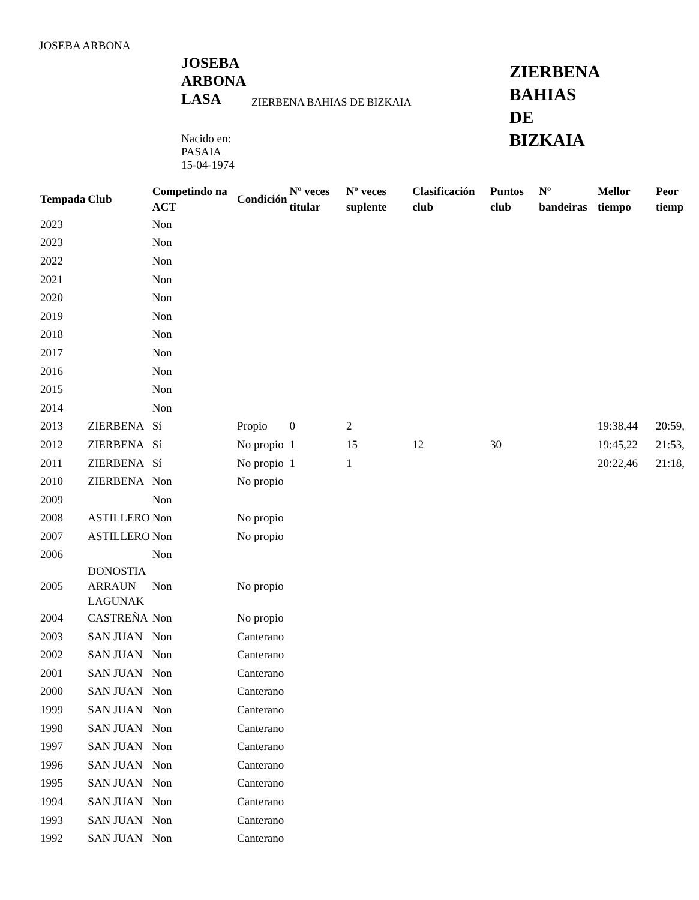JOSEBA ARBONA
JOSEBA ARBONA LASA
Nacido en:
PASAIA
15-04-1974
ZIERBENA BAHIAS DE BIZKAIA
ZIERBENA
BAHIAS
DE
BIZKAIA
| Tempada | Club | Competindo na ACT | Condición | Nº veces titular | Nº veces suplente | Clasificación club | Puntos club | Nº bandeiras | Mellor tiempo | Peor tiemp |
| --- | --- | --- | --- | --- | --- | --- | --- | --- | --- | --- |
| 2023 | | Non | | | | | | | | |
| 2023 | | Non | | | | | | | | |
| 2022 | | Non | | | | | | | | |
| 2021 | | Non | | | | | | | | |
| 2020 | | Non | | | | | | | | |
| 2019 | | Non | | | | | | | | |
| 2018 | | Non | | | | | | | | |
| 2017 | | Non | | | | | | | | |
| 2016 | | Non | | | | | | | | |
| 2015 | | Non | | | | | | | | |
| 2014 | | Non | | | | | | | | |
| 2013 | ZIERBENA | Sí | Propio | 0 | 2 | | | | 19:38,44 | 20:59, |
| 2012 | ZIERBENA | Sí | No propio | 1 | 15 | 12 | 30 | | 19:45,22 | 21:53, |
| 2011 | ZIERBENA | Sí | No propio | 1 | 1 | | | | 20:22,46 | 21:18, |
| 2010 | ZIERBENA | Non | No propio | | | | | | | |
| 2009 | | Non | | | | | | | | |
| 2008 | ASTILLERO | Non | No propio | | | | | | | |
| 2007 | ASTILLERO | Non | No propio | | | | | | | |
| 2006 | | Non | | | | | | | | |
| 2005 | DONOSTIA ARRAUN LAGUNAK | Non | No propio | | | | | | | |
| 2004 | CASTREÑA | Non | No propio | | | | | | | |
| 2003 | SAN JUAN | Non | Canterano | | | | | | | |
| 2002 | SAN JUAN | Non | Canterano | | | | | | | |
| 2001 | SAN JUAN | Non | Canterano | | | | | | | |
| 2000 | SAN JUAN | Non | Canterano | | | | | | | |
| 1999 | SAN JUAN | Non | Canterano | | | | | | | |
| 1998 | SAN JUAN | Non | Canterano | | | | | | | |
| 1997 | SAN JUAN | Non | Canterano | | | | | | | |
| 1996 | SAN JUAN | Non | Canterano | | | | | | | |
| 1995 | SAN JUAN | Non | Canterano | | | | | | | |
| 1994 | SAN JUAN | Non | Canterano | | | | | | | |
| 1993 | SAN JUAN | Non | Canterano | | | | | | | |
| 1992 | SAN JUAN | Non | Canterano | | | | | | | |